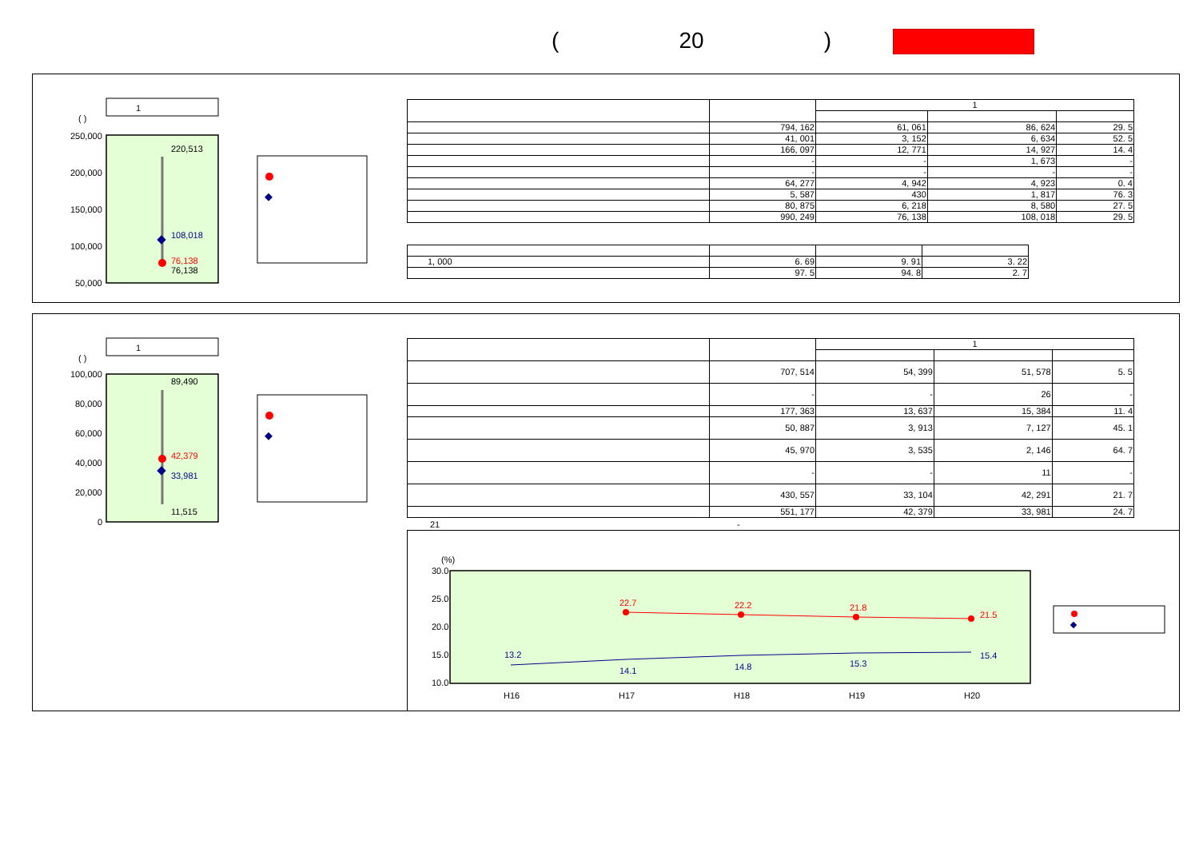(20)
1
( )
250,000
200,000
150,000
100,000
50,000
220,513
108,018
76,138
76,138
| | | 1 | | |
| | 794, 162 | 61, 061 | 86, 624 | 29. 5 |
| | 41, 001 | 3, 152 | 6, 634 | 52. 5 |
| | 166, 097 | 12, 771 | 14, 927 | 14. 4 |
| | - | - | 1, 673 | - |
| | - | - | - | - |
| | 64, 277 | 4, 942 | 4, 923 | 0. 4 |
| | 5, 587 | 430 | 1, 817 | 76. 3 |
| | 80, 875 | 6, 218 | 8, 580 | 27. 5 |
| | 990, 249 | 76, 138 | 108, 018 | 29. 5 |
| 1, 000 | 6. 69 | 9. 91 | 3. 22 |
| | 97. 5 | 94. 8 | 2. 7 |
1
( )
100,000
80,000
60,000
40,000
20,000
0
89,490
42,379
33,981
11,515
| | | 1 | | |
| | 707, 514 | 54, 399 | 51, 578 | 5. 5 |
| | - | - | 26 | - |
| | 177, 363 | 13, 637 | 15, 384 | 11. 4 |
| | 50, 887 | 3, 913 | 7, 127 | 45. 1 |
| | 45, 970 | 3, 535 | 2, 146 | 64. 7 |
| | - | - | 11 | - |
| | 430, 557 | 33, 104 | 42, 291 | 21. 7 |
| | 551, 177 | 42, 379 | 33, 981 | 24. 7 |
21 -
(%)
30.0
25.0
20.0
15.0
10.0
22.7
22.2
21.8
21.5
13.2
14.1
14.8
15.3
15.4
H16
H17
H18
H19
H20